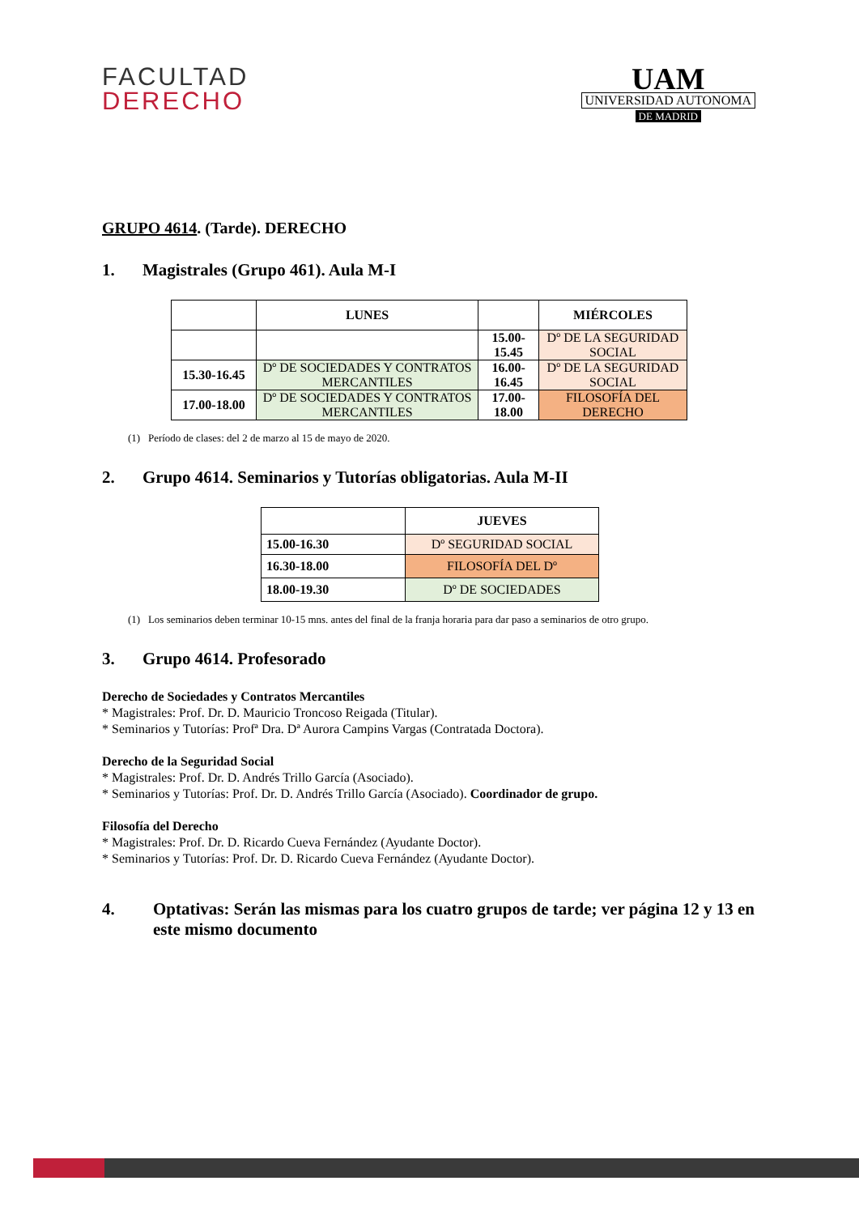FACULTAD
DERECHO
UAM
UNIVERSIDAD AUTONOMA
DE MADRID
GRUPO 4614. (Tarde). DERECHO
1. Magistrales (Grupo 461). Aula M-I
| | LUNES | | MIÉRCOLES |
| --- | --- | --- | --- |
| | | 15.00-15.45 | Dº DE LA SEGURIDAD SOCIAL |
| 15.30-16.45 | Dº DE SOCIEDADES Y CONTRATOS MERCANTILES | 16.00-16.45 | Dº DE LA SEGURIDAD SOCIAL |
| 17.00-18.00 | Dº DE SOCIEDADES Y CONTRATOS MERCANTILES | 17.00-18.00 | FILOSOFÍA DEL DERECHO |
(1) Período de clases: del 2 de marzo al 15 de mayo de 2020.
2. Grupo 4614. Seminarios y Tutorías obligatorias. Aula M-II
| | JUEVES |
| --- | --- |
| 15.00-16.30 | Dº SEGURIDAD SOCIAL |
| 16.30-18.00 | FILOSOFÍA DEL Dº |
| 18.00-19.30 | Dº DE SOCIEDADES |
(1) Los seminarios deben terminar 10-15 mns. antes del final de la franja horaria para dar paso a seminarios de otro grupo.
3. Grupo 4614. Profesorado
Derecho de Sociedades y Contratos Mercantiles
* Magistrales: Prof. Dr. D. Mauricio Troncoso Reigada (Titular).
* Seminarios y Tutorías: Profª Dra. Dª Aurora Campins Vargas (Contratada Doctora).
Derecho de la Seguridad Social
* Magistrales: Prof. Dr. D. Andrés Trillo García (Asociado).
* Seminarios y Tutorías: Prof. Dr. D. Andrés Trillo García (Asociado). Coordinador de grupo.
Filosofía del Derecho
* Magistrales: Prof. Dr. D. Ricardo Cueva Fernández (Ayudante Doctor).
* Seminarios y Tutorías: Prof. Dr. D. Ricardo Cueva Fernández (Ayudante Doctor).
4. Optativas: Serán las mismas para los cuatro grupos de tarde; ver página 12 y 13 en este mismo documento